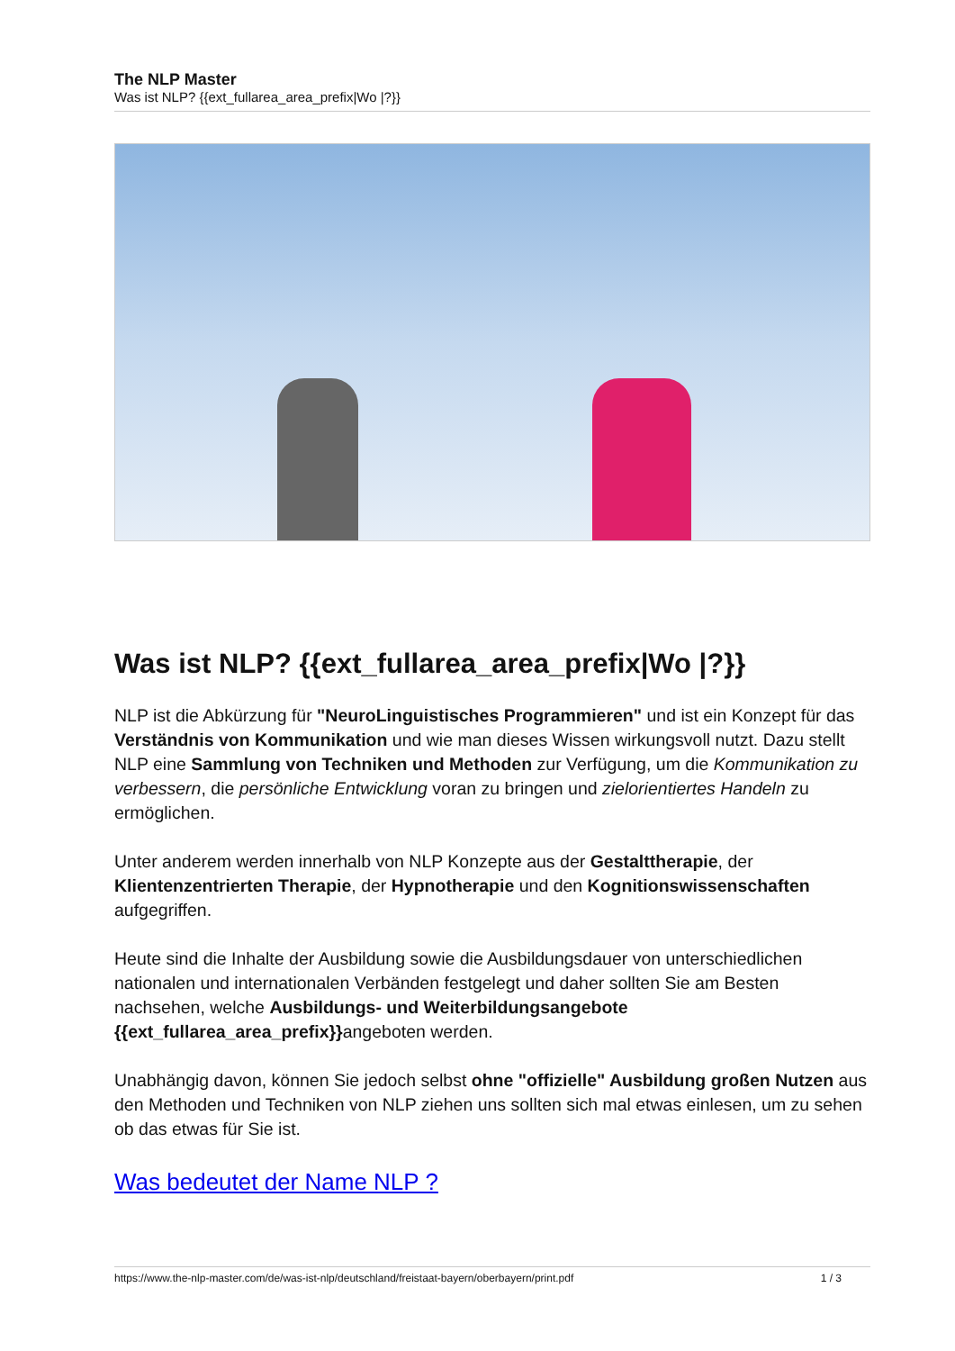The NLP Master
Was ist NLP? {{ext_fullarea_area_prefix|Wo |?}}
Was ist NLP? {{ext_fullarea_area_prefix|Wo |?}}
NLP ist die Abkürzung für "NeuroLinguistisches Programmieren" und ist ein Konzept für das Verständnis von Kommunikation und wie man dieses Wissen wirkungsvoll nutzt. Dazu stellt NLP eine Sammlung von Techniken und Methoden zur Verfügung, um die Kommunikation zu verbessern, die persönliche Entwicklung voran zu bringen und zielorientiertes Handeln zu ermöglichen.
Unter anderem werden innerhalb von NLP Konzepte aus der Gestalttherapie, der Klientenzentrierten Therapie, der Hypnotherapie und den Kognitionswissenschaften aufgegriffen.
Heute sind die Inhalte der Ausbildung sowie die Ausbildungsdauer von unterschiedlichen nationalen und internationalen Verbänden festgelegt und daher sollten Sie am Besten nachsehen, welche Ausbildungs- und Weiterbildungsangebote {{ext_fullarea_area_prefix}}angeboten werden.
Unabhängig davon, können Sie jedoch selbst ohne "offizielle" Ausbildung großen Nutzen aus den Methoden und Techniken von NLP ziehen uns sollten sich mal etwas einlesen, um zu sehen ob das etwas für Sie ist.
Was bedeutet der Name NLP ?
https://www.the-nlp-master.com/de/was-ist-nlp/deutschland/freistaat-bayern/oberbayern/print.pdf 1 / 3